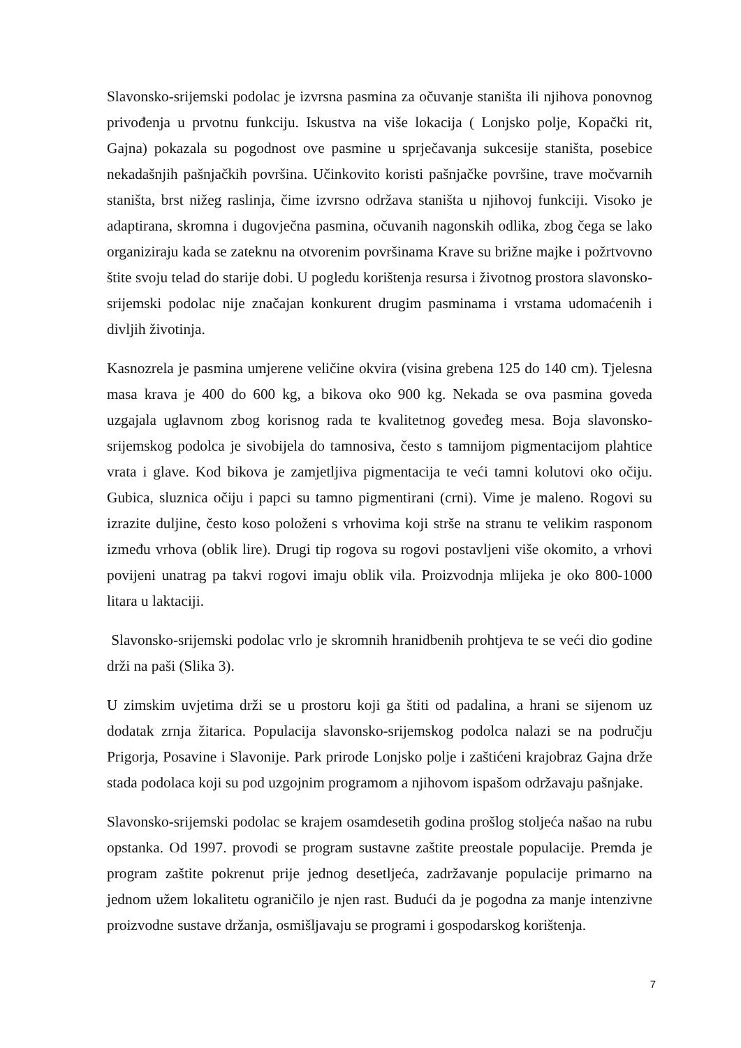Slavonsko-srijemski podolac je izvrsna pasmina za očuvanje staništa ili njihova ponovnog privođenja u prvotnu funkciju. Iskustva na više lokacija ( Lonjsko polje, Kopački rit, Gajna) pokazala su pogodnost ove pasmine u sprječavanja sukcesije staništa, posebice nekadašnjih pašnjačkih površina. Učinkovito koristi pašnjačke površine, trave močvarnih staništa, brst nižeg raslinja, čime izvrsno održava staništa u njihovoj funkciji. Visoko je adaptirana, skromna i dugovječna pasmina, očuvanih nagonskih odlika, zbog čega se lako organiziraju kada se zateknu na otvorenim površinama Krave su brižne majke i požrtvovno štite svoju telad do starije dobi. U pogledu korištenja resursa i životnog prostora slavonsko-srijemski podolac nije značajan konkurent drugim pasminama i vrstama udomaćenih i divljih životinja.
Kasnozrela je pasmina umjerene veličine okvira (visina grebena 125 do 140 cm). Tjelesna masa krava je 400 do 600 kg, a bikova oko 900 kg. Nekada se ova pasmina goveda uzgajala uglavnom zbog korisnog rada te kvalitetnog goveđeg mesa. Boja slavonsko-srijemskog podolca je sivobijela do tamnosiva, često s tamnijom pigmentacijom plahtice vrata i glave. Kod bikova je zamjetljiva pigmentacija te veći tamni kolutovi oko očiju. Gubica, sluznica očiju i papci su tamno pigmentirani (crni). Vime je maleno. Rogovi su izrazite duljine, često koso položeni s vrhovima koji strše na stranu te velikim rasponom između vrhova (oblik lire). Drugi tip rogova su rogovi postavljeni više okomito, a vrhovi povijeni unatrag pa takvi rogovi imaju oblik vila. Proizvodnja mlijeka je oko 800-1000 litara u laktaciji.
Slavonsko-srijemski podolac vrlo je skromnih hranidbenih prohtjeva te se veći dio godine drži na paši (Slika 3).
U zimskim uvjetima drži se u prostoru koji ga štiti od padalina, a hrani se sijenom uz dodatak zrnja žitarica. Populacija slavonsko-srijemskog podolca nalazi se na području Prigorja, Posavine i Slavonije. Park prirode Lonjsko polje i zaštićeni krajobraz Gajna drže stada podolaca koji su pod uzgojnim programom a njihovom ispašom održavaju pašnjake.
Slavonsko-srijemski podolac se krajem osamdesetih godina prošlog stoljeća našao na rubu opstanka. Od 1997. provodi se program sustavne zaštite preostale populacije. Premda je program zaštite pokrenut prije jednog desetljeća, zadržavanje populacije primarno na jednom užem lokalitetu ograničilo je njen rast. Budući da je pogodna za manje intenzivne proizvodne sustave držanja, osmišljavaju se programi i gospodarskog korištenja.
7